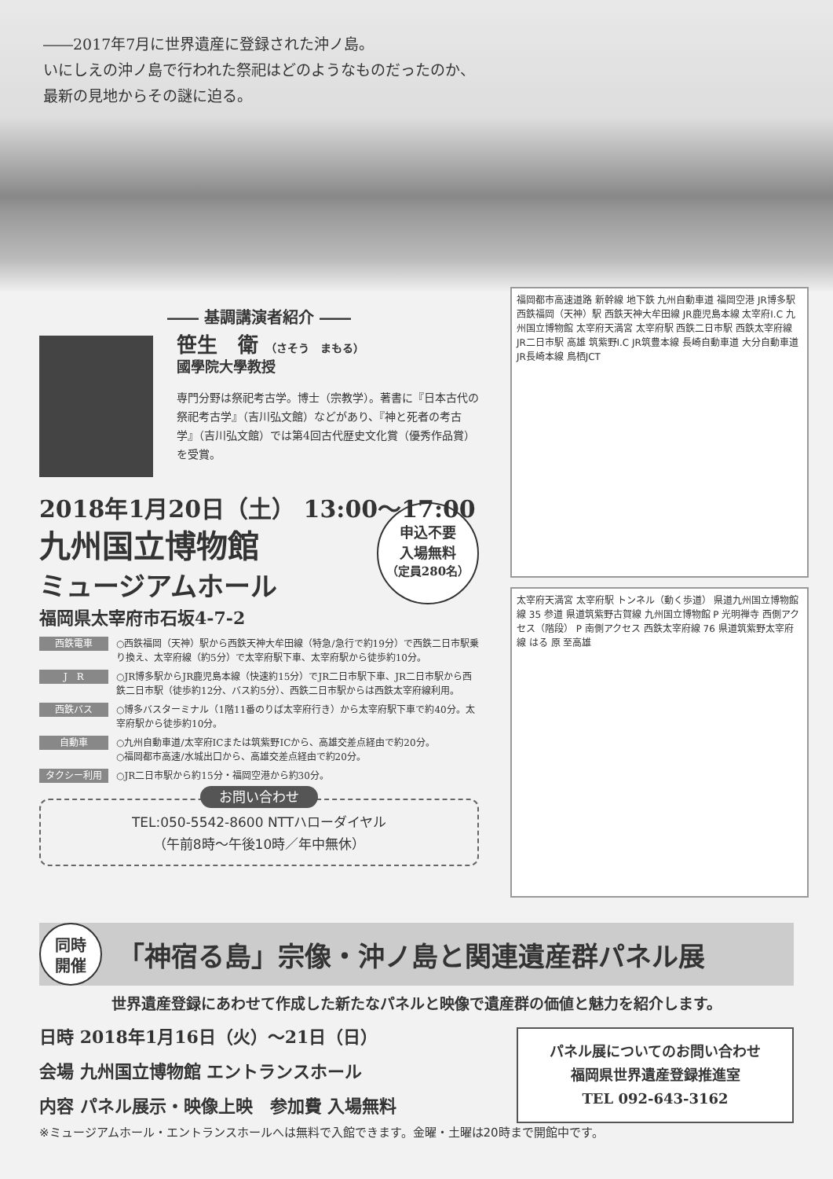――2017年7月に世界遺産に登録された沖ノ島。
いにしえの沖ノ島で行われた祭祀はどのようなものだったのか、
最新の見地からその謎に迫る。
―― 基調講演者紹介 ――
笹生　衛 （さそう　まもる）
國學院大學教授
専門分野は祭祀考古学。博士（宗教学）。著書に『日本古代の祭祀考古学』（吉川弘文館）などがあり、『神と死者の考古学』（吉川弘文館）では第4回古代歴史文化賞（優秀作品賞）を受賞。
2018年1月20日（土） 13:00～17:00
九州国立博物館
申込不要
入場無料
（定員280名）
ミュージアムホール
福岡県太宰府市石坂4-7-2
西鉄電車
○西鉄福岡（天神）駅から西鉄天神大牟田線（特急/急行で約19分）で西鉄二日市駅乗り換え、太宰府線（約5分）で太宰府駅下車、太宰府駅から徒歩約10分。
J　R
○JR博多駅からJR鹿児島本線（快速約15分）でJR二日市駅下車、JR二日市駅から西鉄二日市駅（徒歩約12分、バス約5分）、西鉄二日市駅からは西鉄太宰府線利用。
西鉄バス
○博多バスターミナル（1階11番のりば太宰府行き）から太宰府駅下車で約40分。太宰府駅から徒歩約10分。
自動車
○九州自動車道/太宰府ICまたは筑紫野ICから、高雄交差点経由で約20分。
○福岡都市高速/水城出口から、高雄交差点経由で約20分。
タクシー利用
○JR二日市駅から約15分・福岡空港から約30分。
お問い合わせ
TEL:050-5542-8600 NTTハローダイヤル
（午前8時～午後10時／年中無休）
福岡都市高速道路 新幹線 地下鉄 九州自動車道 福岡空港 JR博多駅 西鉄福岡（天神）駅 西鉄天神大牟田線 JR鹿児島本線 太宰府I.C 九州国立博物館 太宰府天満宮 太宰府駅 西鉄二日市駅 西鉄太宰府線 JR二日市駅 高雄 筑紫野I.C JR筑豊本線 長崎自動車道 大分自動車道 JR長崎本線 鳥栖JCT
太宰府天満宮 太宰府駅 トンネル（動く歩道） 県道九州国立博物館線 35 参道 県道筑紫野古賀線 九州国立博物館 P 光明禅寺 西側アクセス（階段） P 南側アクセス 西鉄太宰府線 76 県道筑紫野太宰府線 はる 原 至高雄
同時
開催
「神宿る島」宗像・沖ノ島と関連遺産群パネル展
世界遺産登録にあわせて作成した新たなパネルと映像で遺産群の価値と魅力を紹介します。
日時 2018年1月16日（火）～21日（日）
会場 九州国立博物館 エントランスホール
内容 パネル展示・映像上映　参加費 入場無料
パネル展についてのお問い合わせ
福岡県世界遺産登録推進室
TEL 092-643-3162
※ミュージアムホール・エントランスホールへは無料で入館できます。金曜・土曜は20時まで開館中です。